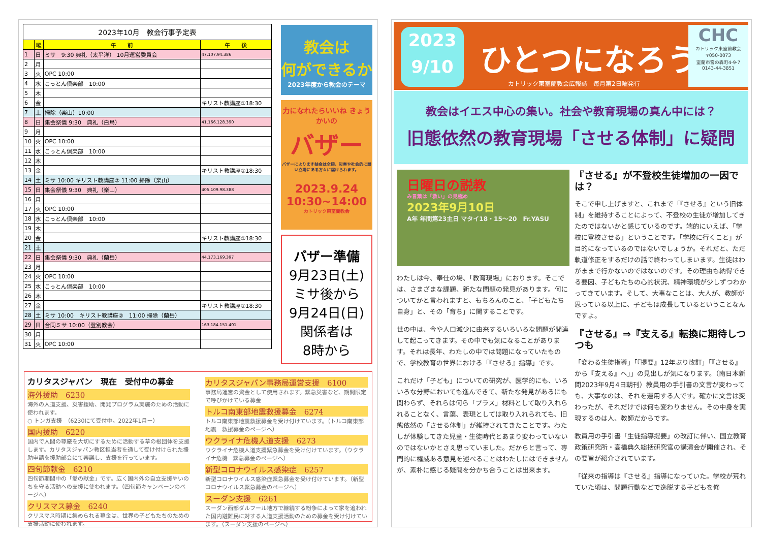| 2023年10月 教会行事予定表 | | | |
| | 曜 | 午 前 | 午 後 |
| 1 | 日 | ミサ 9:30 典礼（太平洋） 10月運営委員会 | 47.107.94.386 |
| 2 | 月 | | |
| 3 | 火 | OPC 10:00 | |
| 4 | 水 | こっとん倶楽部 10:00 | |
| 5 | 木 | | |
| 6 | 金 | | キリスト教講座①18:30 |
| 7 | 土 | 掃除（楽山）10:00 | |
| 8 | 日 | 集会祭儀 9:30 典礼（白鳥） | 41.166.128.390 |
| 9 | 月 | | |
| 10 | 火 | OPC 10:00 | |
| 11 | 水 | こっとん倶楽部 10:00 | |
| 12 | 木 | | |
| 13 | 金 | | キリスト教講座①18:30 |
| 14 | 土 | ミサ 10:00 キリスト教講座② 11:00 掃除（楽山） | |
| 15 | 日 | 集会祭儀 9:30 典礼（楽山） | 405.109.98.388 |
| 16 | 月 | | |
| 17 | 火 | OPC 10:00 | |
| 18 | 水 | こっとん倶楽部 10:00 | |
| 19 | 木 | | |
| 20 | 金 | | キリスト教講座①18:30 |
| 21 | 土 | | |
| 22 | 日 | 集会祭儀 9:30 典礼（蘭岳） | 44.173.169.397 |
| 23 | 月 | | |
| 24 | 火 | OPC 10:00 | |
| 25 | 水 | こっとん倶楽部 10:00 | |
| 26 | 木 | | |
| 27 | 金 | | キリスト教講座①18:30 |
| 28 | 土 | ミサ 10:00 キリスト教講座② 11:00 掃除（蘭岳） | |
| 29 | 日 | 合同ミサ 10:00（登別教会） | 163.184.151.401 |
| 30 | 月 | | |
| 31 | 火 | OPC 10:00 | |
教会は
何ができるか
2023年度から教会のテーマ
力になれたらいいね きょうかいの
バザー
バザーによります益金は全額、災害や社会的に弱い立場にある方々に届けられます。
2023.9.24
10:30~14:00
カトリック東室蘭教会
バザー準備
9月23日(土)
ミサ後から
9月24日(日)
関係者は
8時から
カリタスジャパン　現在　受付中の募金
海外援助　6230
海外の人道支援、災害援助、開発プログラム実施のための活動に使われます。
○ トンガ支援　（6230にて受付中。2022年1月ー）
国内援助　6220
国内で人間の尊厳を大切にするために活動する草の根団体を支援します。カリタスジャパン教区担当者を通して受け付けられた援助申請を援助部会にて審議し、支援を行っています。
四旬節献金　6210
四旬節期間中の「愛の献金」です。広く国内外の自立支援やいのちを守る活動への支援に使われます。（四旬節キャンペーンのページへ）
クリスマス募金　6240
クリスマス時期に集められる募金は、世界の子どもたちのための支援活動に使われます。
カリタスジャパン事務局運営支援　6100
事務局運営の資金として使用されます。緊急災害など、期間限定で呼びかけている募金
トルコ南東部地震救援募金　6274
トルコ南東部地震救援募金を受け付けています。（トルコ南東部地震　救援募金のページへ）
ウクライナ危機人道支援　6273
ウクライナ危機人道支援緊急募金を受け付けています。（ウクライナ危機　緊急募金のページへ）
新型コロナウイルス感染症　6257
新型コロナウイルス感染症緊急募金を受け付けています。（新型コロナウイルス緊急募金のページへ）
スーダン支援　6261
スーダン西部ダルフール地方で継続する紛争によって家を追われた国内避難民に対する人道支援活動のための募金を受け付けています。（スーダン支援のページへ）
2023
9/10
ひとつになろう
カトリック東室蘭教会広報誌　毎月第2日曜発行
CHC
カトリック東室蘭教会
〒050-0073
室蘭市宮の森町4-9-7
0143-44-3851
教会はイエス中心の集い。社会や教育現場の真ん中には？
旧態依然の教育現場「させる体制」に疑問
日曜日の説教
み言葉は「救い」の見極め
2023年9月10日
A年 年間第23主日 マタイ18・15～20　Fr.YASU
わたしは今、奉仕の場、「教育現場」におります。そこでは、さまざまな課題、新たな問題の発見があります。何についてかと言われますと、もちろんのこと、「子どもたち自身」と、その「育ち」に関することです。
世の中は、今や人口減少に由来するいろいろな問題が関連して起こってきます。その中でも気になることがあります。それは長年、わたしの中では問題になっていたもので、学校教育の世界における「『させる』指導」です。
これだけ「子ども」についての研究が、医学的にも、いろいろな分野においても進んできて、新たな発見があるにも関わらず、それらは何ら「プラス」材料として取り入れられることなく、言葉、表現としては取り入れられても、旧態依然の「させる体制」が維持されてきたことです。わたしが体験してきた児童・生徒時代とあまり変わっていないのではないかとさえ思っていました。だからと言って、専門的に権威ある意見を述べることはわたしにはできませんが、素朴に感じる疑問を分かち合うことは出来ます。
『させる』が不登校生徒増加の一因では？
そこで申し上げますと、これまで「『させる』という旧体制」を維持することによって、不登校の生徒が増加してきたのではないかと感じているのです。端的にいえば、「学校に登校させる」ということです。「学校に行くこと」が目的になっているのではないでしょうか。それだと、ただ軌道修正をするだけの話で終わってしまいます。生徒はわがままで行かないのではないのです。その理由も納得できる要因、子どもたちの心的状況、精神環境が少しずつわかってきています。そして、大事なことは、大人が、教師が思っている以上に、子どもは成長しているということなんですよ。
『させる』⇒『支える』転換に期待しつつも
「変わる生徒指導」「『提要』12年ぶり改訂」「『させる』から『支える』へ」」の見出しが気になります。（南日本新聞2023年9月4日朝刊）教員用の手引書の文言が変わっても、大事なのは、それを運用する人です。確かに文言は変わったが、それだけでは何も変わりません。その中身を実現するのは人、教師だからです。
教員用の手引書「生徒指導提要」の改訂に伴い、国立教育政策研究所・高橋典久総括研究官の講演会が開催され、その要旨が紹介されています。
「従来の指導は『させる』指導になっていた。学校が荒れていた頃は、問題行動などで逸脱する子どもを修